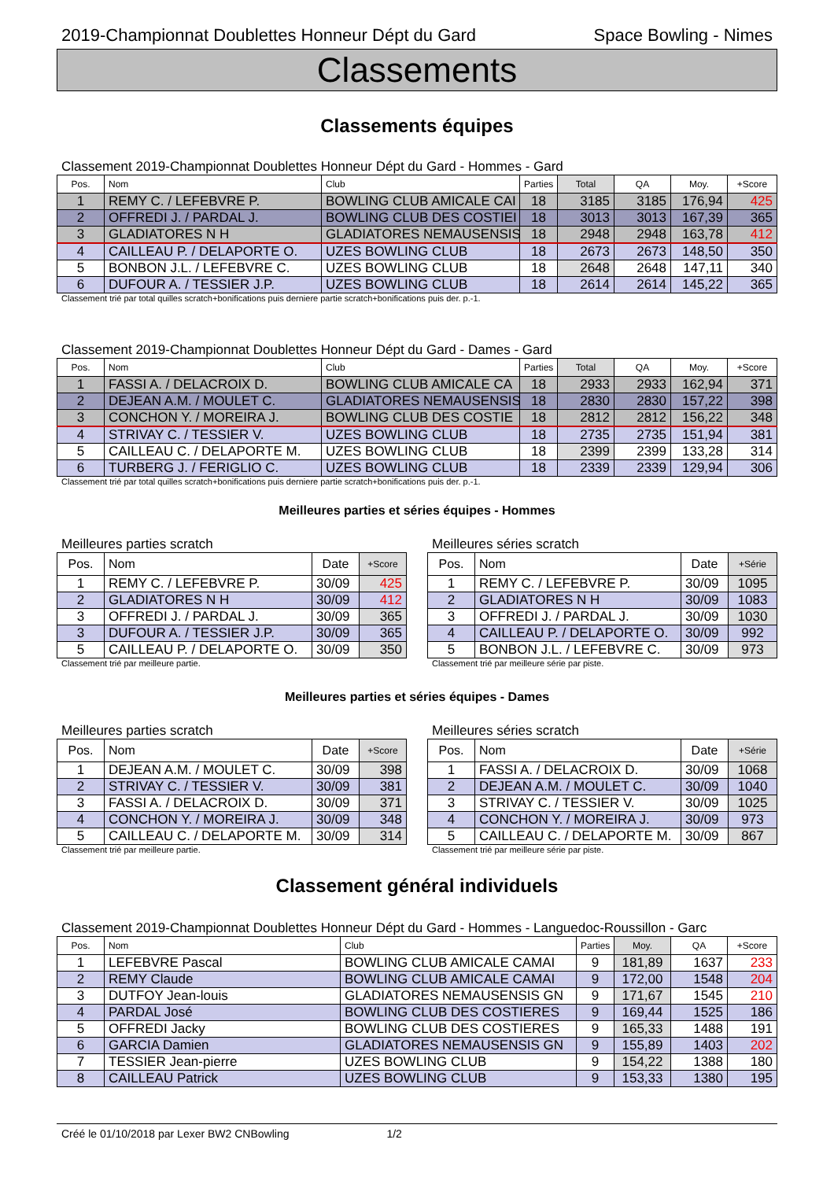2019-Championnat Doublettes Honneur Dépt du Gard Space Bowling - Nimes
Classements
Classements équipes
Classement 2019-Championnat Doublettes Honneur Dépt du Gard - Hommes - Gard
| Pos. | Nom | Club | Parties | Total | QA | Moy. | +Score |
| --- | --- | --- | --- | --- | --- | --- | --- |
| 1 | REMY C. / LEFEBVRE P. | BOWLING CLUB AMICALE CAI | 18 | 3185 | 3185 | 176,94 | 425 |
| 2 | OFFREDI J. / PARDAL J. | BOWLING CLUB DES COSTIEI | 18 | 3013 | 3013 | 167,39 | 365 |
| 3 | GLADIATORES N H | GLADIATORES NEMAUSENSIS | 18 | 2948 | 2948 | 163,78 | 412 |
| 4 | CAILLEAU P. / DELAPORTE O. | UZES BOWLING CLUB | 18 | 2673 | 2673 | 148,50 | 350 |
| 5 | BONBON J.L. / LEFEBVRE C. | UZES BOWLING CLUB | 18 | 2648 | 2648 | 147,11 | 340 |
| 6 | DUFOUR A. / TESSIER J.P. | UZES BOWLING CLUB | 18 | 2614 | 2614 | 145,22 | 365 |
Classement trié par total quilles scratch+bonifications puis derniere partie scratch+bonifications puis der. p.-1.
Classement 2019-Championnat Doublettes Honneur Dépt du Gard - Dames - Gard
| Pos. | Nom | Club | Parties | Total | QA | Moy. | +Score |
| --- | --- | --- | --- | --- | --- | --- | --- |
| 1 | FASSI A. / DELACROIX D. | BOWLING CLUB AMICALE CA | 18 | 2933 | 2933 | 162,94 | 371 |
| 2 | DEJEAN A.M. / MOULET C. | GLADIATORES NEMAUSENSIS | 18 | 2830 | 2830 | 157,22 | 398 |
| 3 | CONCHON Y. / MOREIRA J. | BOWLING CLUB DES COSTIE | 18 | 2812 | 2812 | 156,22 | 348 |
| 4 | STRIVAY C. / TESSIER V. | UZES BOWLING CLUB | 18 | 2735 | 2735 | 151,94 | 381 |
| 5 | CAILLEAU C. / DELAPORTE M. | UZES BOWLING CLUB | 18 | 2399 | 2399 | 133,28 | 314 |
| 6 | TURBERG J. / FERIGLIO C. | UZES BOWLING CLUB | 18 | 2339 | 2339 | 129,94 | 306 |
Classement trié par total quilles scratch+bonifications puis derniere partie scratch+bonifications puis der. p.-1.
Meilleures parties et séries équipes - Hommes
Meilleures parties scratch
| Pos. | Nom | Date | +Score |
| --- | --- | --- | --- |
| 1 | REMY C. / LEFEBVRE P. | 30/09 | 425 |
| 2 | GLADIATORES N H | 30/09 | 412 |
| 3 | OFFREDI J. / PARDAL J. | 30/09 | 365 |
| 3 | DUFOUR A. / TESSIER J.P. | 30/09 | 365 |
| 5 | CAILLEAU P. / DELAPORTE O. | 30/09 | 350 |
Classement trié par meilleure partie.
Meilleures séries scratch
| Pos. | Nom | Date | +Série |
| --- | --- | --- | --- |
| 1 | REMY C. / LEFEBVRE P. | 30/09 | 1095 |
| 2 | GLADIATORES N H | 30/09 | 1083 |
| 3 | OFFREDI J. / PARDAL J. | 30/09 | 1030 |
| 4 | CAILLEAU P. / DELAPORTE O. | 30/09 | 992 |
| 5 | BONBON J.L. / LEFEBVRE C. | 30/09 | 973 |
Classement trié par meilleure série par piste.
Meilleures parties et séries équipes - Dames
Meilleures parties scratch
| Pos. | Nom | Date | +Score |
| --- | --- | --- | --- |
| 1 | DEJEAN A.M. / MOULET C. | 30/09 | 398 |
| 2 | STRIVAY C. / TESSIER V. | 30/09 | 381 |
| 3 | FASSI A. / DELACROIX D. | 30/09 | 371 |
| 4 | CONCHON Y. / MOREIRA J. | 30/09 | 348 |
| 5 | CAILLEAU C. / DELAPORTE M. | 30/09 | 314 |
Classement trié par meilleure partie.
Meilleures séries scratch
| Pos. | Nom | Date | +Série |
| --- | --- | --- | --- |
| 1 | FASSI A. / DELACROIX D. | 30/09 | 1068 |
| 2 | DEJEAN A.M. / MOULET C. | 30/09 | 1040 |
| 3 | STRIVAY C. / TESSIER V. | 30/09 | 1025 |
| 4 | CONCHON Y. / MOREIRA J. | 30/09 | 973 |
| 5 | CAILLEAU C. / DELAPORTE M. | 30/09 | 867 |
Classement trié par meilleure série par piste.
Classement général individuels
Classement 2019-Championnat Doublettes Honneur Dépt du Gard - Hommes - Languedoc-Roussillon - Garc
| Pos. | Nom | Club | Parties | Moy. | QA | +Score |
| --- | --- | --- | --- | --- | --- | --- |
| 1 | LEFEBVRE Pascal | BOWLING CLUB AMICALE CAMAI | 9 | 181,89 | 1637 | 233 |
| 2 | REMY Claude | BOWLING CLUB AMICALE CAMAI | 9 | 172,00 | 1548 | 204 |
| 3 | DUTFOY Jean-louis | GLADIATORES NEMAUSENSIS GN | 9 | 171,67 | 1545 | 210 |
| 4 | PARDAL José | BOWLING CLUB DES COSTIERES | 9 | 169,44 | 1525 | 186 |
| 5 | OFFREDI Jacky | BOWLING CLUB DES COSTIERES | 9 | 165,33 | 1488 | 191 |
| 6 | GARCIA Damien | GLADIATORES NEMAUSENSIS GN | 9 | 155,89 | 1403 | 202 |
| 7 | TESSIER Jean-pierre | UZES BOWLING CLUB | 9 | 154,22 | 1388 | 180 |
| 8 | CAILLEAU Patrick | UZES BOWLING CLUB | 9 | 153,33 | 1380 | 195 |
Créé le 01/10/2018 par Lexer BW2 CNBowling 1/2